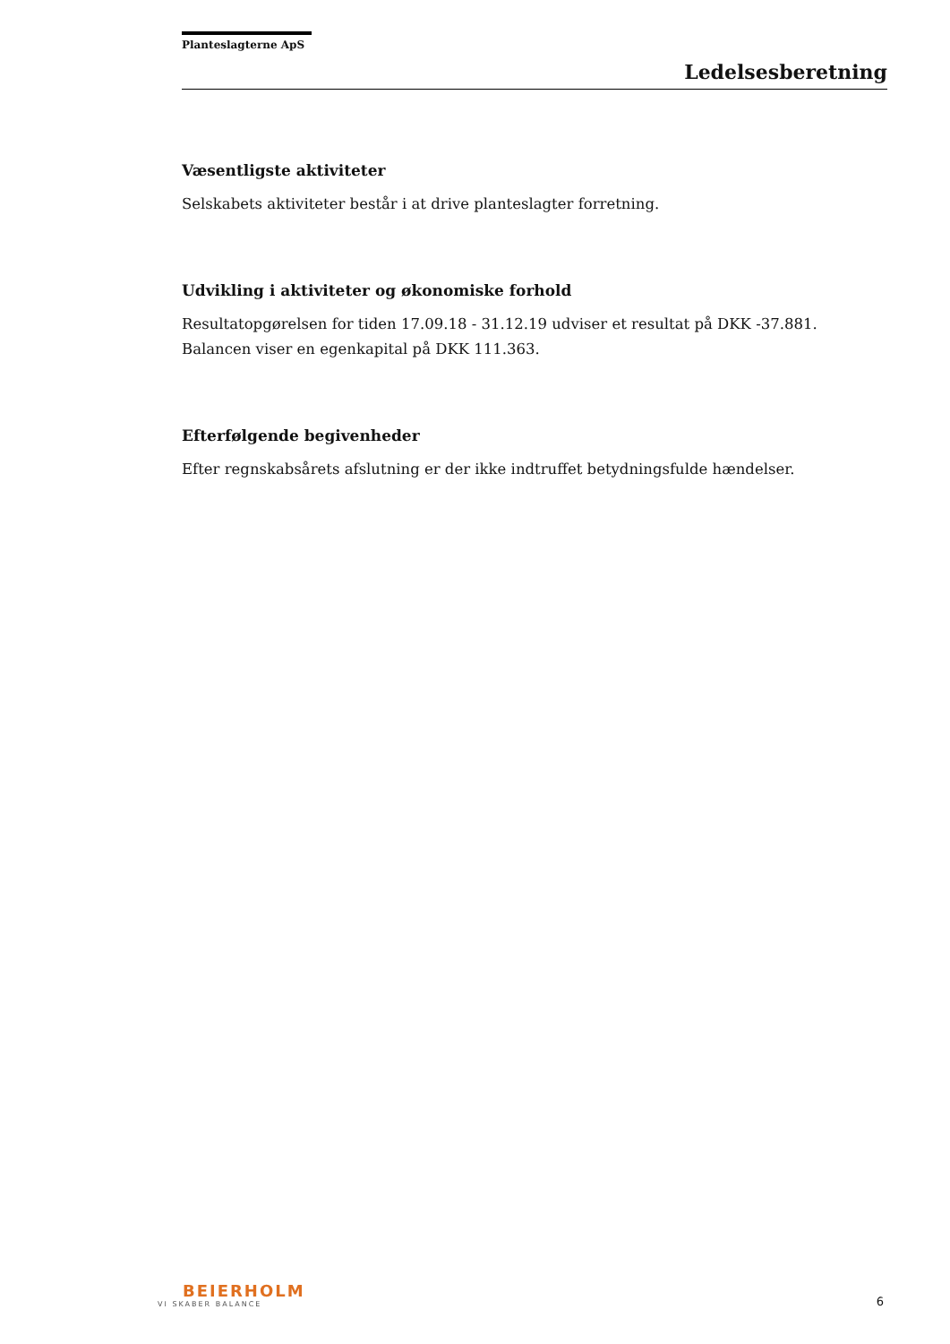Planteslagterne ApS
Ledelsesberetning
Væsentligste aktiviteter
Selskabets aktiviteter består i at drive planteslagter forretning.
Udvikling i aktiviteter og økonomiske forhold
Resultatopgørelsen for tiden 17.09.18 - 31.12.19 udviser et resultat på DKK -37.881. Balancen viser en egenkapital på DKK 111.363.
Efterfølgende begivenheder
Efter regnskabsårets afslutning er der ikke indtruffet betydningsfulde hændelser.
BEIERHOLM
VI SKABER BALANCE
6